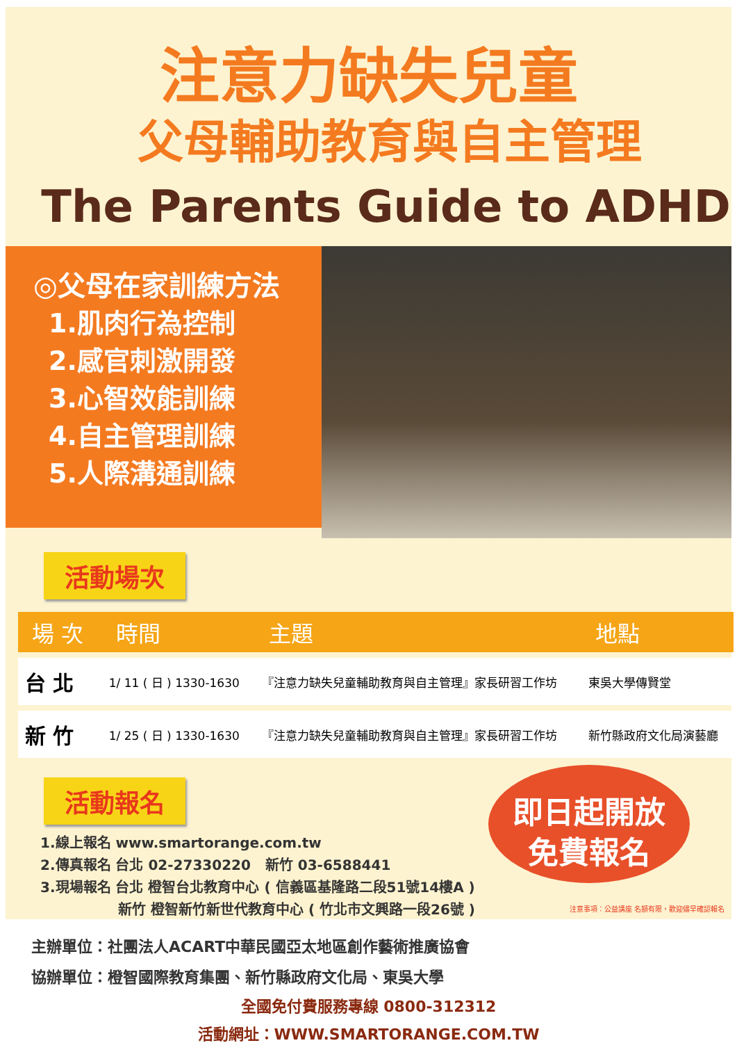注意力缺失兒童
父母輔助教育與自主管理
The Parents Guide to ADHD
◎父母在家訓練方法
1.肌肉行為控制
2.感官刺激開發
3.心智效能訓練
4.自主管理訓練
5.人際溝通訓練
活動場次
| 場 次 | 時間 | 主題 | 地點 |
| --- | --- | --- | --- |
| 台 北 | 1/ 11 ( 日 ) 1330-1630 | 『注意力缺失兒童輔助教育與自主管理』家長研習工作坊 | 東吳大學傳賢堂 |
| 新 竹 | 1/ 25 ( 日 ) 1330-1630 | 『注意力缺失兒童輔助教育與自主管理』家長研習工作坊 | 新竹縣政府文化局演藝廳 |
活動報名
1.線上報名 www.smartorange.com.tw
2.傳真報名 台北 02-27330220 新竹 03-6588441
3.現場報名 台北 橙智台北教育中心 ( 信義區基隆路二段51號14樓A )
新竹 橙智新竹新世代教育中心 ( 竹北市文興路一段26號 )
即日起開放
免費報名
注意事項：公益講座 名額有限，歡迎儘早確認報名
主辦單位：社團法人ACART中華民國亞太地區創作藝術推廣協會
協辦單位：橙智國際教育集團、新竹縣政府文化局、東吳大學
全國免付費服務專線 0800-312312
活動網址：WWW.SMARTORANGE.COM.TW